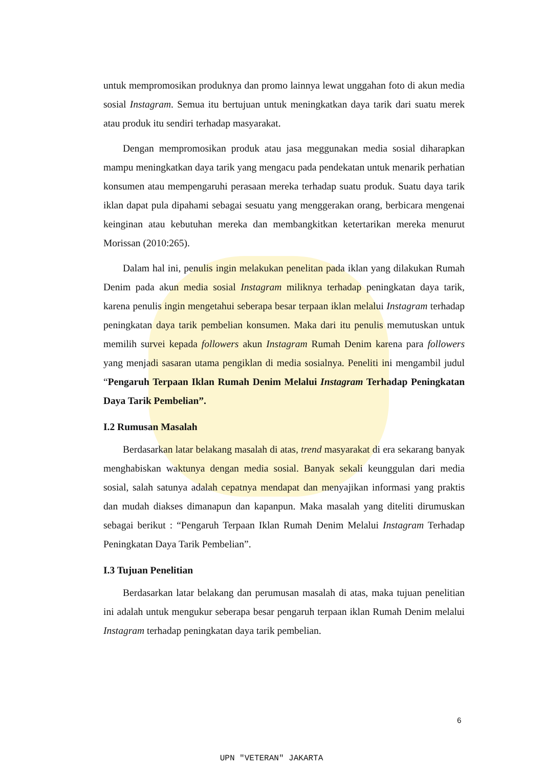untuk mempromosikan produknya dan promo lainnya lewat unggahan foto di akun media sosial Instagram. Semua itu bertujuan untuk meningkatkan daya tarik dari suatu merek atau produk itu sendiri terhadap masyarakat.
Dengan mempromosikan produk atau jasa meggunakan media sosial diharapkan mampu meningkatkan daya tarik yang mengacu pada pendekatan untuk menarik perhatian konsumen atau mempengaruhi perasaan mereka terhadap suatu produk. Suatu daya tarik iklan dapat pula dipahami sebagai sesuatu yang menggerakan orang, berbicara mengenai keinginan atau kebutuhan mereka dan membangkitkan ketertarikan mereka menurut Morissan (2010:265).
Dalam hal ini, penulis ingin melakukan penelitan pada iklan yang dilakukan Rumah Denim pada akun media sosial Instagram miliknya terhadap peningkatan daya tarik, karena penulis ingin mengetahui seberapa besar terpaan iklan melalui Instagram terhadap peningkatan daya tarik pembelian konsumen. Maka dari itu penulis memutuskan untuk memilih survei kepada followers akun Instagram Rumah Denim karena para followers yang menjadi sasaran utama pengiklan di media sosialnya. Peneliti ini mengambil judul “Pengaruh Terpaan Iklan Rumah Denim Melalui Instagram Terhadap Peningkatan Daya Tarik Pembelian”.
I.2 Rumusan Masalah
Berdasarkan latar belakang masalah di atas, trend masyarakat di era sekarang banyak menghabiskan waktunya dengan media sosial. Banyak sekali keunggulan dari media sosial, salah satunya adalah cepatnya mendapat dan menyajikan informasi yang praktis dan mudah diakses dimanapun dan kapanpun. Maka masalah yang diteliti dirumuskan sebagai berikut : “Pengaruh Terpaan Iklan Rumah Denim Melalui Instagram Terhadap Peningkatan Daya Tarik Pembelian”.
I.3 Tujuan Penelitian
Berdasarkan latar belakang dan perumusan masalah di atas, maka tujuan penelitian ini adalah untuk mengukur seberapa besar pengaruh terpaan iklan Rumah Denim melalui Instagram terhadap peningkatan daya tarik pembelian.
6
UPN "VETERAN" JAKARTA